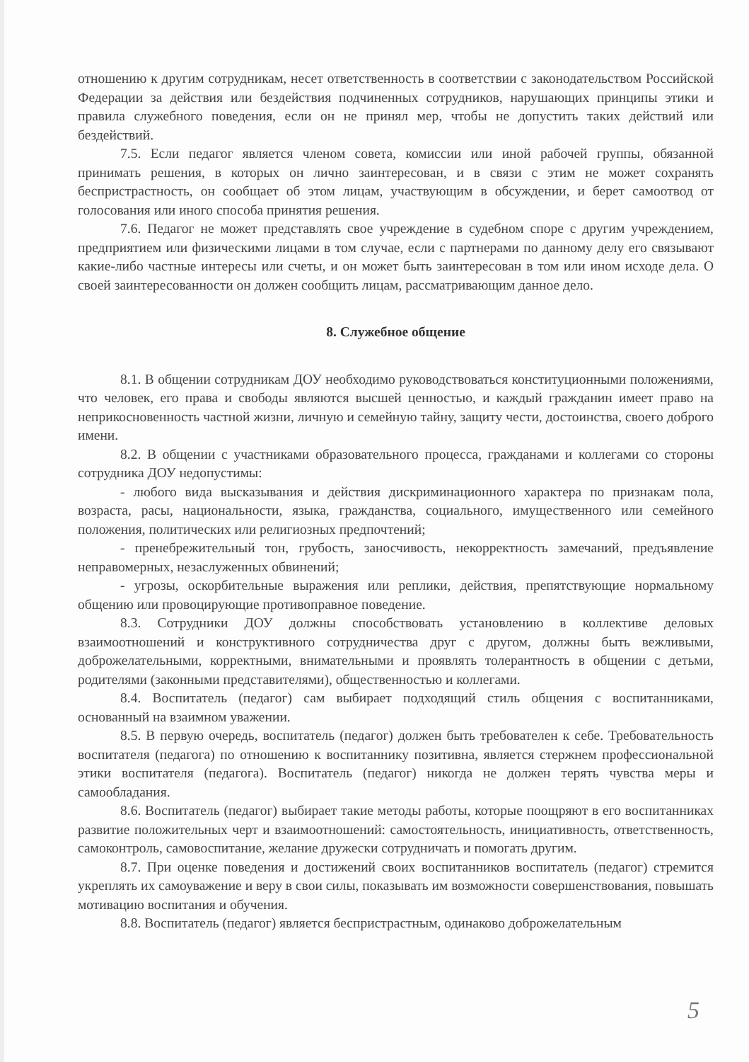отношению к другим сотрудникам, несет ответственность в соответствии с законодательством Российской Федерации за действия или бездействия подчиненных сотрудников, нарушающих принципы этики и правила служебного поведения, если он не принял мер, чтобы не допустить таких действий или бездействий.
7.5. Если педагог является членом совета, комиссии или иной рабочей группы, обязанной принимать решения, в которых он лично заинтересован, и в связи с этим не может сохранять беспристрастность, он сообщает об этом лицам, участвующим в обсуждении, и берет самоотвод от голосования или иного способа принятия решения.
7.6. Педагог не может представлять свое учреждение в судебном споре с другим учреждением, предприятием или физическими лицами в том случае, если с партнерами по данному делу его связывают какие-либо частные интересы или счеты, и он может быть заинтересован в том или ином исходе дела. О своей заинтересованности он должен сообщить лицам, рассматривающим данное дело.
8. Служебное общение
8.1. В общении сотрудникам ДОУ необходимо руководствоваться конституционными положениями, что человек, его права и свободы являются высшей ценностью, и каждый гражданин имеет право на неприкосновенность частной жизни, личную и семейную тайну, защиту чести, достоинства, своего доброго имени.
8.2. В общении с участниками образовательного процесса, гражданами и коллегами со стороны сотрудника ДОУ недопустимы:
- любого вида высказывания и действия дискриминационного характера по признакам пола, возраста, расы, национальности, языка, гражданства, социального, имущественного или семейного положения, политических или религиозных предпочтений;
- пренебрежительный тон, грубость, заносчивость, некорректность замечаний, предъявление неправомерных, незаслуженных обвинений;
- угрозы, оскорбительные выражения или реплики, действия, препятствующие нормальному общению или провоцирующие противоправное поведение.
8.3. Сотрудники ДОУ должны способствовать установлению в коллективе деловых взаимоотношений и конструктивного сотрудничества друг с другом, должны быть вежливыми, доброжелательными, корректными, внимательными и проявлять толерантность в общении с детьми, родителями (законными представителями), общественностью и коллегами.
8.4. Воспитатель (педагог) сам выбирает подходящий стиль общения с воспитанниками, основанный на взаимном уважении.
8.5. В первую очередь, воспитатель (педагог) должен быть требователен к себе. Требовательность воспитателя (педагога) по отношению к воспитаннику позитивна, является стержнем профессиональной этики воспитателя (педагога). Воспитатель (педагог) никогда не должен терять чувства меры и самообладания.
8.6. Воспитатель (педагог) выбирает такие методы работы, которые поощряют в его воспитанниках развитие положительных черт и взаимоотношений: самостоятельность, инициативность, ответственность, самоконтроль, самовоспитание, желание дружески сотрудничать и помогать другим.
8.7. При оценке поведения и достижений своих воспитанников воспитатель (педагог) стремится укреплять их самоуважение и веру в свои силы, показывать им возможности совершенствования, повышать мотивацию воспитания и обучения.
8.8. Воспитатель (педагог) является беспристрастным, одинаково доброжелательным
5